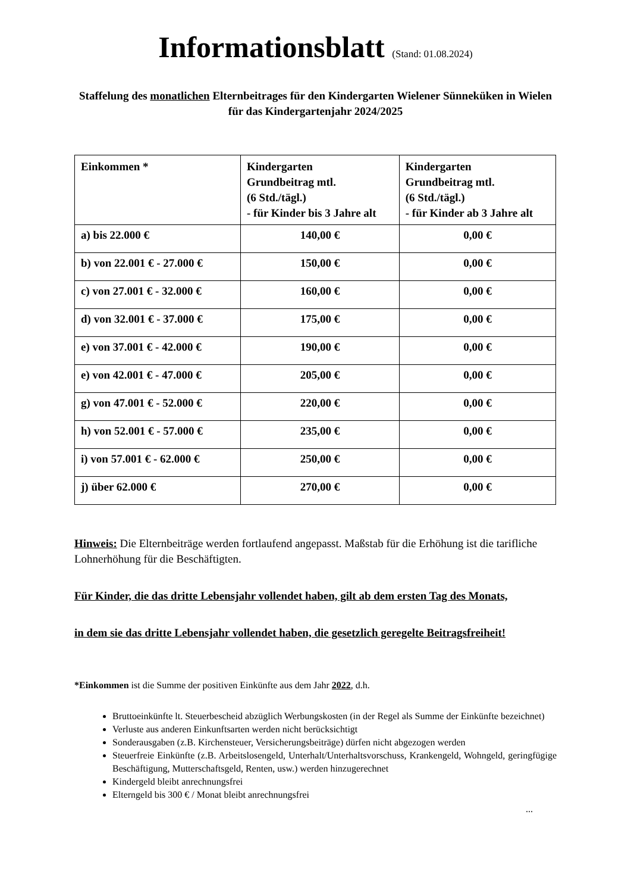Informationsblatt (Stand: 01.08.2024)
Staffelung des monatlichen Elternbeitrages für den Kindergarten Wielener Sünneküken in Wielen für das Kindergartenjahr 2024/2025
| Einkommen * | Kindergarten Grundbeitrag mtl. (6 Std./tägl.) - für Kinder bis 3 Jahre alt | Kindergarten Grundbeitrag mtl. (6 Std./tägl.) - für Kinder ab 3 Jahre alt |
| --- | --- | --- |
| a) bis 22.000 € | 140,00 € | 0,00 € |
| b) von 22.001 € - 27.000 € | 150,00 € | 0,00 € |
| c) von 27.001 € - 32.000 € | 160,00 € | 0,00 € |
| d) von 32.001 € - 37.000 € | 175,00 € | 0,00 € |
| e) von 37.001 € - 42.000 € | 190,00 € | 0,00 € |
| e) von 42.001 € - 47.000 € | 205,00 € | 0,00 € |
| g) von 47.001 € - 52.000 € | 220,00 € | 0,00 € |
| h) von 52.001 € - 57.000 € | 235,00 € | 0,00 € |
| i) von 57.001 € - 62.000 € | 250,00 € | 0,00 € |
| j) über 62.000 € | 270,00 € | 0,00 € |
Hinweis: Die Elternbeiträge werden fortlaufend angepasst. Maßstab für die Erhöhung ist die tarifliche Lohnerhöhung für die Beschäftigten.
Für Kinder, die das dritte Lebensjahr vollendet haben, gilt ab dem ersten Tag des Monats,
in dem sie das dritte Lebensjahr vollendet haben, die gesetzlich geregelte Beitragsfreiheit!
*Einkommen ist die Summe der positiven Einkünfte aus dem Jahr 2022, d.h.
Bruttoeinkünfte lt. Steuerbescheid abzüglich Werbungskosten (in der Regel als Summe der Einkünfte bezeichnet)
Verluste aus anderen Einkunftsarten werden nicht berücksichtigt
Sonderausgaben (z.B. Kirchensteuer, Versicherungsbeiträge) dürfen nicht abgezogen werden
Steuerfreie Einkünfte (z.B. Arbeitslosengeld, Unterhalt/Unterhaltsvorschuss, Krankengeld, Wohngeld, geringfügige Beschäftigung, Mutterschaftsgeld, Renten, usw.) werden hinzugerechnet
Kindergeld bleibt anrechnungsfrei
Elterngeld bis 300 € / Monat bleibt anrechnungsfrei
...